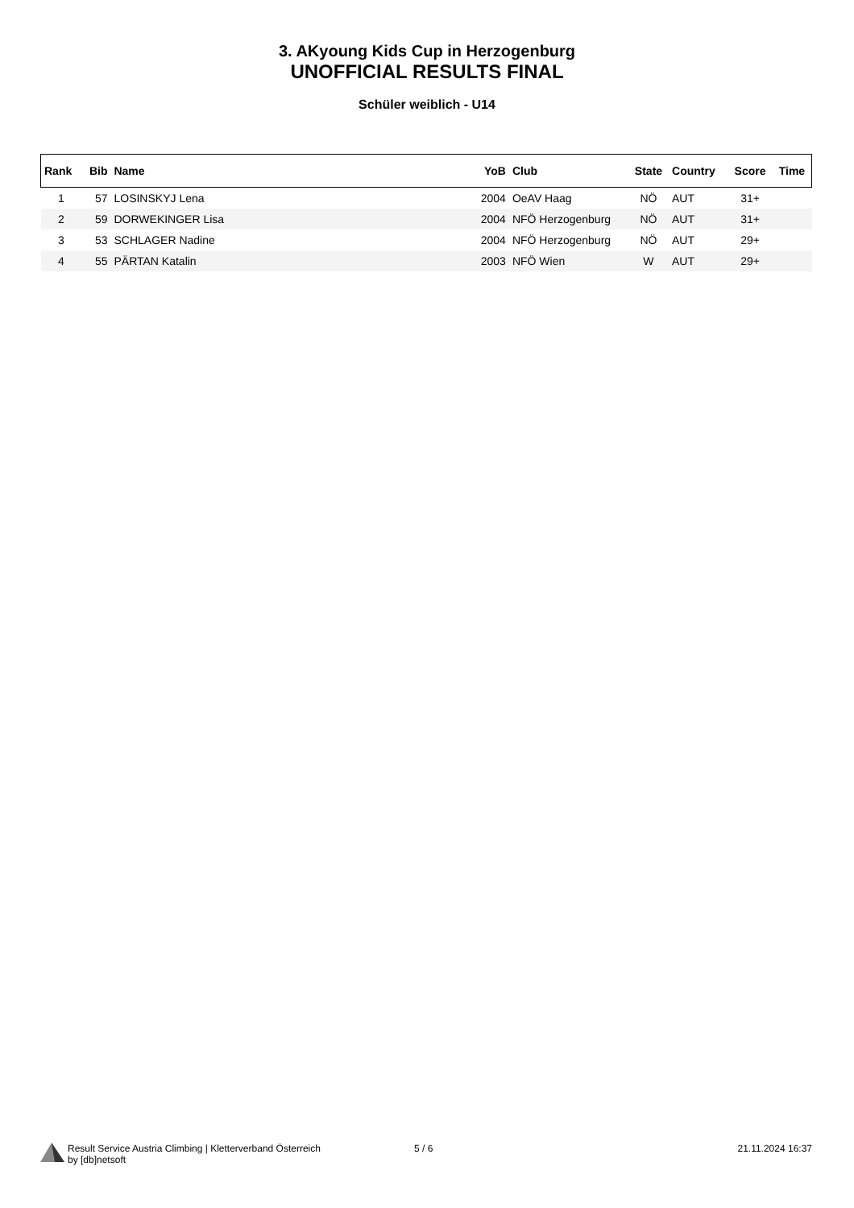3. AKyoung Kids Cup in Herzogenburg
UNOFFICIAL RESULTS FINAL
Schüler weiblich - U14
| Rank | Bib | Name | YoB | Club | State | Country | Score | Time |
| --- | --- | --- | --- | --- | --- | --- | --- | --- |
| 1 | 57 | LOSINSKYJ Lena | 2004 | OeAV Haag | NÖ | AUT | 31+ | |
| 2 | 59 | DORWEKINGER Lisa | 2004 | NFÖ Herzogenburg | NÖ | AUT | 31+ | |
| 3 | 53 | SCHLAGER Nadine | 2004 | NFÖ Herzogenburg | NÖ | AUT | 29+ | |
| 4 | 55 | PÄRTAN Katalin | 2003 | NFÖ Wien | W | AUT | 29+ | |
Result Service Austria Climbing | Kletterverband Österreich
by [db]netsoft
5 / 6 21.11.2024 16:37